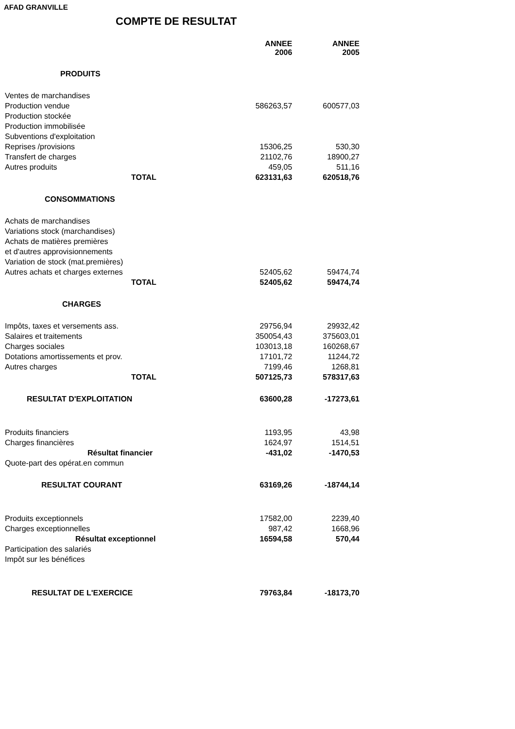AFAD GRANVILLE
COMPTE DE RESULTAT
| | ANNEE 2006 | | ANNEE 2005 |
| PRODUITS | | | |
| Ventes de marchandises | | | |
| Production vendue | 586263,57 | | 600577,03 |
| Production stockée | | | |
| Production immobilisée | | | |
| Subventions d'exploitation | | | |
| Reprises /provisions | 15306,25 | | 530,30 |
| Transfert de charges | 21102,76 | | 18900,27 |
| Autres produits | 459,05 | | 511,16 |
| TOTAL | 623131,63 | | 620518,76 |
| CONSOMMATIONS | | | |
| Achats de marchandises | | | |
| Variations stock (marchandises) | | | |
| Achats de matières premières | | | |
| et d'autres approvisionnements | | | |
| Variation de stock (mat.premières) | | | |
| Autres achats et charges externes | 52405,62 | | 59474,74 |
| TOTAL | 52405,62 | | 59474,74 |
| CHARGES | | | |
| Impôts, taxes et versements ass. | 29756,94 | | 29932,42 |
| Salaires et traitements | 350054,43 | | 375603,01 |
| Charges sociales | 103013,18 | | 160268,67 |
| Dotations amortissements et prov. | 17101,72 | | 11244,72 |
| Autres charges | 7199,46 | | 1268,81 |
| TOTAL | 507125,73 | | 578317,63 |
| RESULTAT D'EXPLOITATION | 63600,28 | | -17273,61 |
| Produits financiers | 1193,95 | | 43,98 |
| Charges financières | 1624,97 | | 1514,51 |
| Résultat financier | -431,02 | | -1470,53 |
| Quote-part des opérat.en commun | | | |
| RESULTAT COURANT | 63169,26 | | -18744,14 |
| Produits exceptionnels | 17582,00 | | 2239,40 |
| Charges exceptionnelles | 987,42 | | 1668,96 |
| Résultat exceptionnel | 16594,58 | | 570,44 |
| Participation des salariés | | | |
| Impôt sur les bénéfices | | | |
| RESULTAT DE L'EXERCICE | 79763,84 | | -18173,70 |